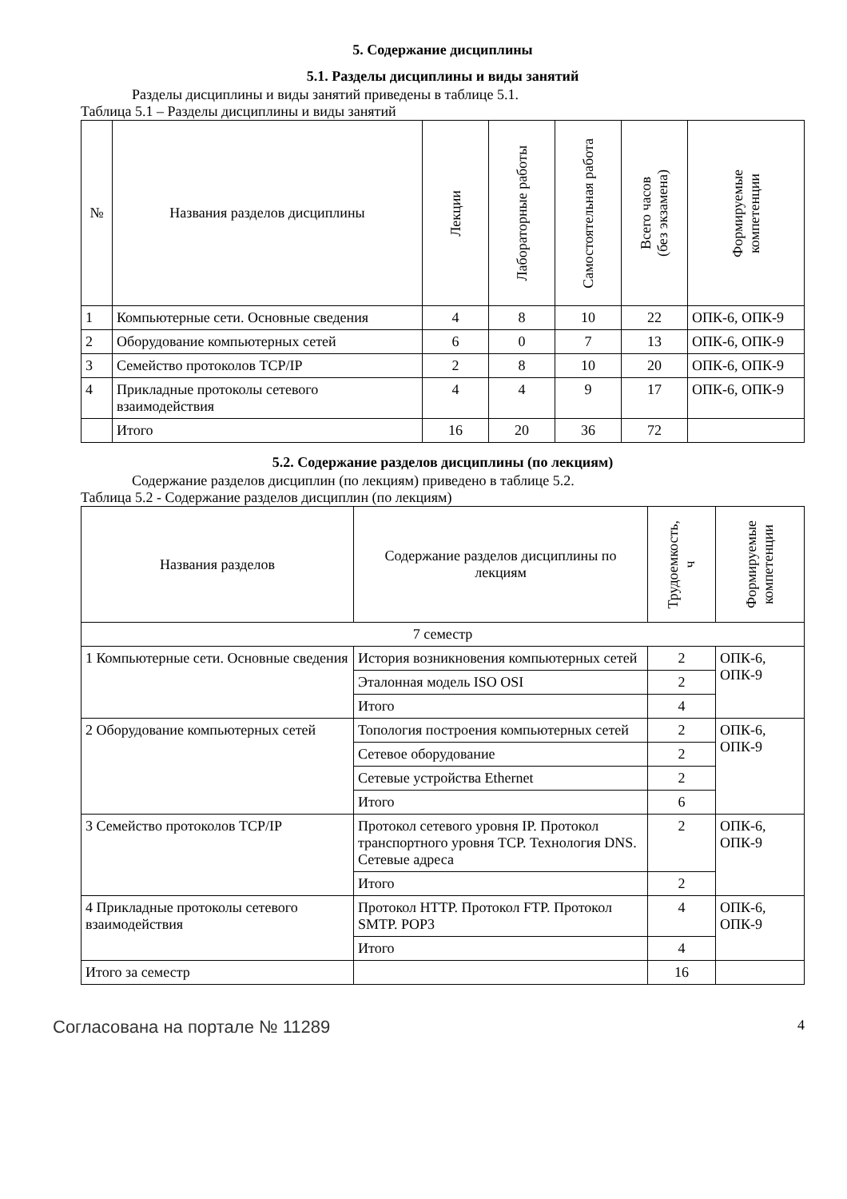5. Содержание дисциплины
5.1. Разделы дисциплины и виды занятий
Разделы дисциплины и виды занятий приведены в таблице 5.1.
Таблица 5.1 – Разделы дисциплины и виды занятий
| № | Названия разделов дисциплины | Лекции | Лабораторные работы | Самостоятельная работа | Всего часов (без экзамена) | Формируемые компетенции |
| --- | --- | --- | --- | --- | --- | --- |
| 1 | Компьютерные сети. Основные сведения | 4 | 8 | 10 | 22 | ОПК-6, ОПК-9 |
| 2 | Оборудование компьютерных сетей | 6 | 0 | 7 | 13 | ОПК-6, ОПК-9 |
| 3 | Семейство протоколов TCP/IP | 2 | 8 | 10 | 20 | ОПК-6, ОПК-9 |
| 4 | Прикладные протоколы сетевого взаимодействия | 4 | 4 | 9 | 17 | ОПК-6, ОПК-9 |
| | Итого | 16 | 20 | 36 | 72 | |
5.2. Содержание разделов дисциплины (по лекциям)
Содержание разделов дисциплин (по лекциям) приведено в таблице 5.2.
Таблица 5.2 - Содержание разделов дисциплин (по лекциям)
| Названия разделов | Содержание разделов дисциплины по лекциям | Трудоемкость, ч | Формируемые компетенции |
| --- | --- | --- | --- |
| 7 семестр | | | |
| 1 Компьютерные сети. Основные сведения | История возникновения компьютерных сетей | 2 | ОПК-6, ОПК-9 |
| | Эталонная модель ISO OSI | 2 | |
| | Итого | 4 | |
| 2 Оборудование компьютерных сетей | Топология построения компьютерных сетей | 2 | ОПК-6, ОПК-9 |
| | Сетевое оборудование | 2 | |
| | Сетевые устройства Ethernet | 2 | |
| | Итого | 6 | |
| 3 Семейство протоколов TCP/IP | Протокол сетевого уровня IP. Протокол транспортного уровня TCP. Технология DNS. Сетевые адреса | 2 | ОПК-6, ОПК-9 |
| | Итого | 2 | |
| 4 Прикладные протоколы сетевого взаимодействия | Протокол HTTP. Протокол FTP. Протокол SMTP. POP3 | 4 | ОПК-6, ОПК-9 |
| | Итого | 4 | |
| Итого за семестр | | 16 | |
Согласована на портале № 11289 4